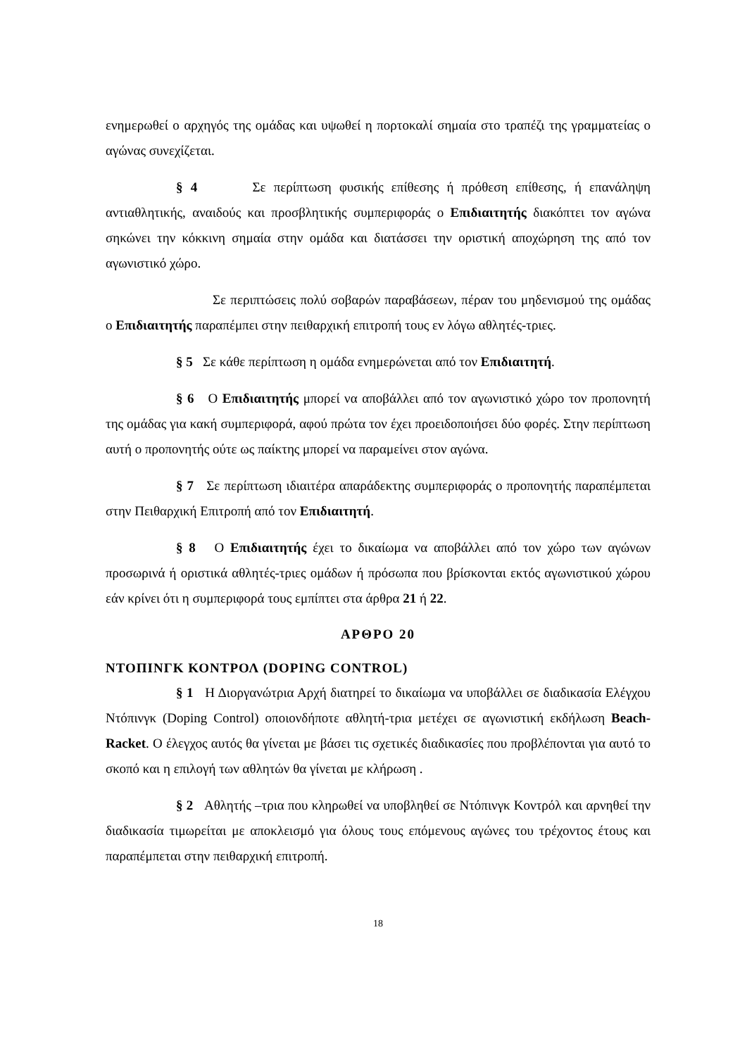ενημερωθεί ο αρχηγός της ομάδας και υψωθεί η πορτοκαλί σημαία στο τραπέζι της γραμματείας ο αγώνας συνεχίζεται.
§ 4 Σε περίπτωση φυσικής επίθεσης ή πρόθεση επίθεσης, ή επανάληψη αντιαθλητικής, αναιδούς και προσβλητικής συμπεριφοράς ο Επιδιαιτητής διακόπτει τον αγώνα σηκώνει την κόκκινη σημαία στην ομάδα και διατάσσει την οριστική αποχώρηση της από τον αγωνιστικό χώρο.
Σε περιπτώσεις πολύ σοβαρών παραβάσεων, πέραν του μηδενισμού της ομάδας ο Επιδιαιτητής παραπέμπει στην πειθαρχική επιτροπή τους εν λόγω αθλητές-τριες.
§ 5 Σε κάθε περίπτωση η ομάδα ενημερώνεται από τον Επιδιαιτητή.
§ 6 Ο Επιδιαιτητής μπορεί να αποβάλλει από τον αγωνιστικό χώρο τον προπονητή της ομάδας για κακή συμπεριφορά, αφού πρώτα τον έχει προειδοποιήσει δύο φορές. Στην περίπτωση αυτή ο προπονητής ούτε ως παίκτης μπορεί να παραμείνει στον αγώνα.
§ 7 Σε περίπτωση ιδιαιτέρα απαράδεκτης συμπεριφοράς ο προπονητής παραπέμπεται στην Πειθαρχική Επιτροπή από τον Επιδιαιτητή.
§ 8 Ο Επιδιαιτητής έχει το δικαίωμα να αποβάλλει από τον χώρο των αγώνων προσωρινά ή οριστικά αθλητές-τριες ομάδων ή πρόσωπα που βρίσκονται εκτός αγωνιστικού χώρου εάν κρίνει ότι η συμπεριφορά τους εμπίπτει στα άρθρα 21 ή 22.
ΑΡΘΡΟ 20
ΝΤΟΠΙΝΓΚ ΚΟΝΤΡΟΛ (DOPING CONTROL)
§ 1 Η Διοργανώτρια Αρχή διατηρεί το δικαίωμα να υποβάλλει σε διαδικασία Ελέγχου Ντόπινγκ (Doping Control) οποιονδήποτε αθλητή-τρια μετέχει σε αγωνιστική εκδήλωση Beach- Racket. Ο έλεγχος αυτός θα γίνεται με βάσει τις σχετικές διαδικασίες που προβλέπονται για αυτό το σκοπό και η επιλογή των αθλητών θα γίνεται με κλήρωση .
§ 2 Αθλητής –τρια που κληρωθεί να υποβληθεί σε Ντόπινγκ Κοντρόλ και αρνηθεί την διαδικασία τιμωρείται με αποκλεισμό για όλους τους επόμενους αγώνες του τρέχοντος έτους και παραπέμπεται στην πειθαρχική επιτροπή.
18